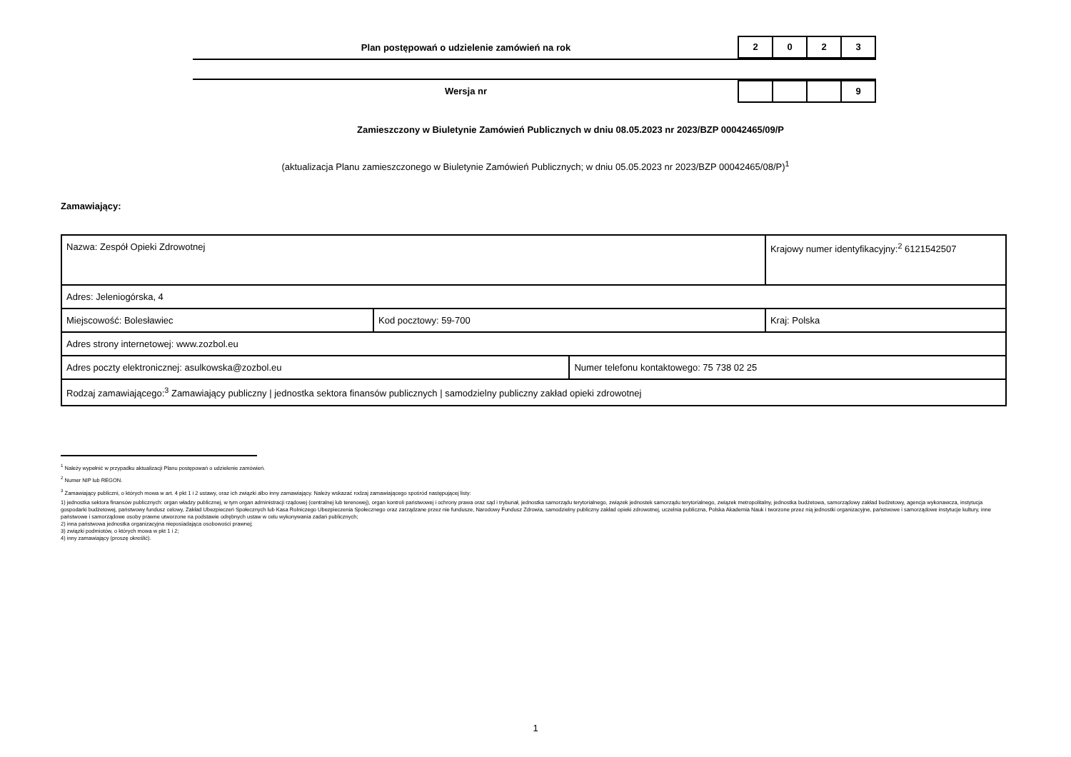Plan postępowań o udzielenie zamówień na rok
2 0 2 3
Wersja nr
9
Zamieszczony w Biuletynie Zamówień Publicznych w dniu 08.05.2023 nr 2023/BZP 00042465/09/P
(aktualizacja Planu zamieszczonego w Biuletynie Zamówień Publicznych; w dniu 05.05.2023 nr 2023/BZP 00042465/08/P)<sup>1</sup>
Zamawiający:
| Nazwa: Zespół Opieki Zdrowotnej | | | Krajowy numer identyfikacyjny:<sup>2</sup> 6121542507 |
| Adres: Jeleniogórska, 4 | | | |
| Miejscowość: Bolesławiec | Kod pocztowy: 59-700 | | Kraj: Polska |
| Adres strony internetowej: www.zozbol.eu | | | |
| Adres poczty elektronicznej: asulkowska@zozbol.eu | | Numer telefonu kontaktowego: 75 738 02 25 | |
| Rodzaj zamawiającego:<sup>3</sup> Zamawiający publiczny / jednostka sektora finansów publicznych / samodzielny publiczny zakład opieki zdrowotnej | | | |
<sup>1</sup> Należy wypełnić w przypadku aktualizacji Planu postępowań o udzielenie zamówień.
<sup>2</sup> Numer NIP lub REGON.
<sup>3</sup> Zamawiający publiczni, o których mowa w art. 4 pkt 1 i 2 ustawy, oraz ich związki albo inny zamawiający. Należy wskazać rodzaj zamawiającego spośród następującej listy:
1) jednostka sektora finansów publicznych: organ władzy publicznej, w tym organ administracji rządowej (centralnej lub terenowej), organ kontroli państwowej i ochrony prawa oraz sąd i trybunał, jednostka samorządu terytorialnego, związek jednostek samorządu terytorialnego, związek metropolitalny, jednostka budżetowa, samorządowy zakład budżetowy, agencja wykonawcza, instytucja gospodarki budżetowej, państwowy fundusz celowy, Zakład Ubezpieczeń Społecznych lub Kasa Rolniczego Ubezpieczenia Społecznego oraz zarządzane przez nie fundusze, Narodowy Fundusz Zdrowia, samodzielny publiczny zakład opieki zdrowotnej, uczelnia publiczna, Polska Akademia Nauk i tworzone przez nią jednostki organizacyjne, państwowe i samorządowe instytucje kultury, inne państwowe i samorządowe osoby prawne utworzone na podstawie odrębnych ustaw w celu wykonywania zadań publicznych;
2) inna państwowa jednostka organizacyjna nieposiadająca osobowości prawnej;
3) związki podmiotów, o których mowa w pkt 1 i 2;
4) inny zamawiający (proszę określić).
1